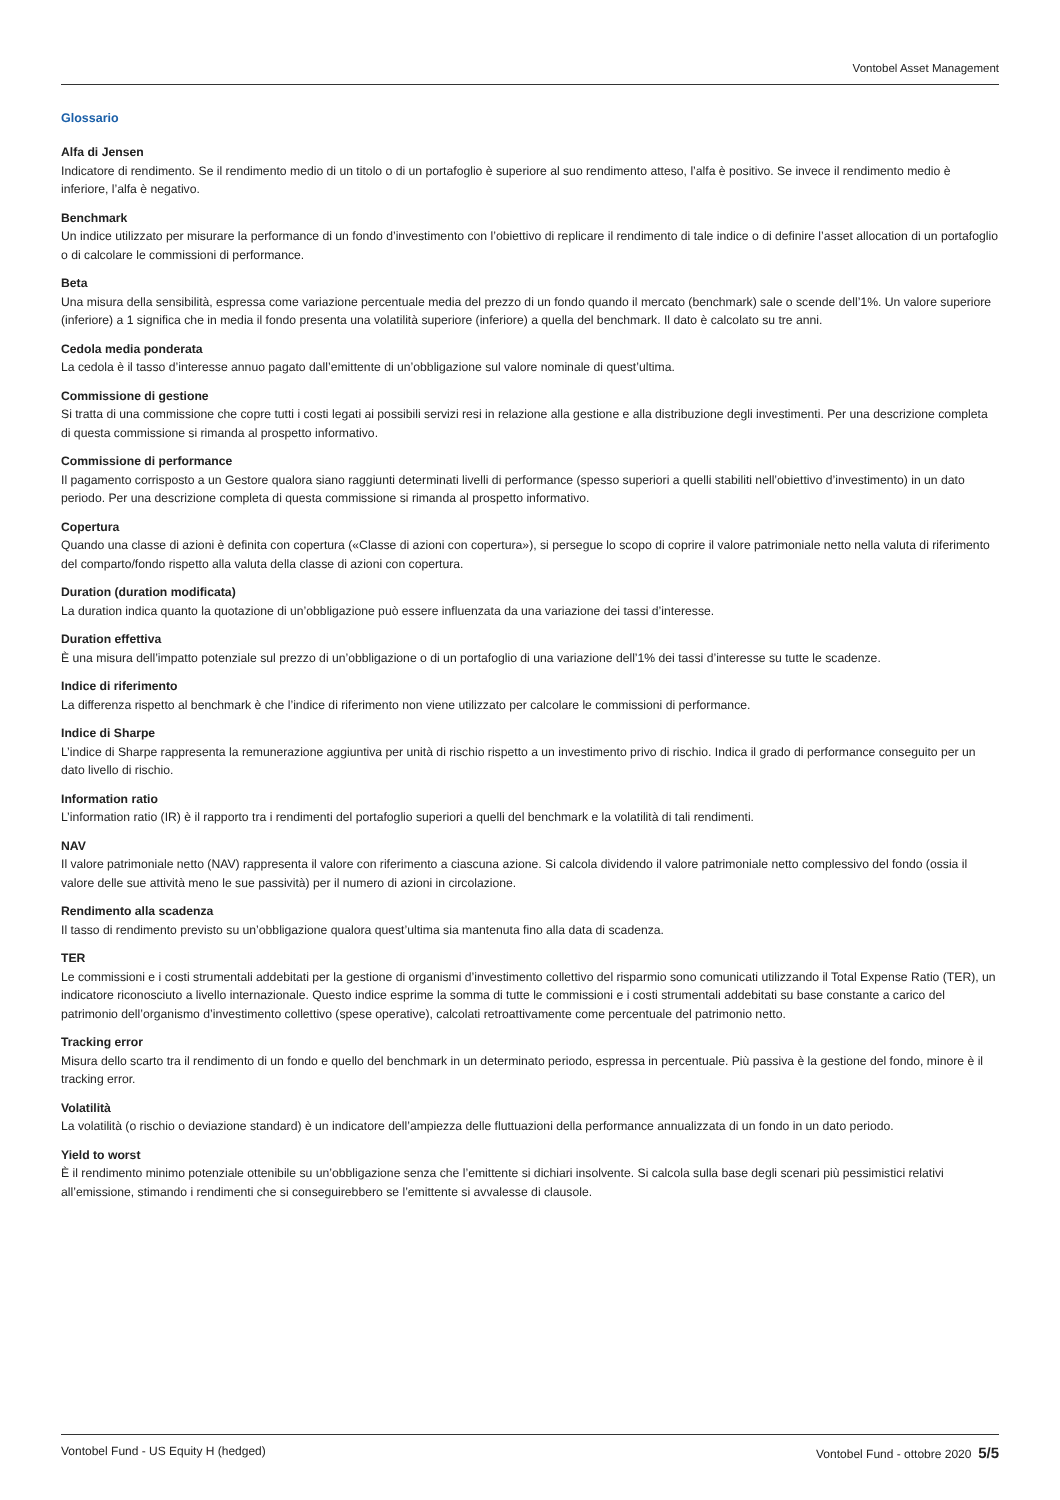Vontobel Asset Management
Glossario
Alfa di Jensen
Indicatore di rendimento. Se il rendimento medio di un titolo o di un portafoglio è superiore al suo rendimento atteso, l’alfa è positivo. Se invece il rendimento medio è inferiore, l’alfa è negativo.
Benchmark
Un indice utilizzato per misurare la performance di un fondo d’investimento con l’obiettivo di replicare il rendimento di tale indice o di definire l’asset allocation di un portafoglio o di calcolare le commissioni di performance.
Beta
Una misura della sensibilità, espressa come variazione percentuale media del prezzo di un fondo quando il mercato (benchmark) sale o scende dell’1%. Un valore superiore (inferiore) a 1 significa che in media il fondo presenta una volatilità superiore (inferiore) a quella del benchmark. Il dato è calcolato su tre anni.
Cedola media ponderata
La cedola è il tasso d’interesse annuo pagato dall’emittente di un’obbligazione sul valore nominale di quest’ultima.
Commissione di gestione
Si tratta di una commissione che copre tutti i costi legati ai possibili servizi resi in relazione alla gestione e alla distribuzione degli investimenti. Per una descrizione completa di questa commissione si rimanda al prospetto informativo.
Commissione di performance
Il pagamento corrisposto a un Gestore qualora siano raggiunti determinati livelli di performance (spesso superiori a quelli stabiliti nell’obiettivo d’investimento) in un dato periodo. Per una descrizione completa di questa commissione si rimanda al prospetto informativo.
Copertura
Quando una classe di azioni è definita con copertura («Classe di azioni con copertura»), si persegue lo scopo di coprire il valore patrimoniale netto nella valuta di riferimento del comparto/fondo rispetto alla valuta della classe di azioni con copertura.
Duration (duration modificata)
La duration indica quanto la quotazione di un’obbligazione può essere influenzata da una variazione dei tassi d’interesse.
Duration effettiva
È una misura dell’impatto potenziale sul prezzo di un’obbligazione o di un portafoglio di una variazione dell’1% dei tassi d’interesse su tutte le scadenze.
Indice di riferimento
La differenza rispetto al benchmark è che l’indice di riferimento non viene utilizzato per calcolare le commissioni di performance.
Indice di Sharpe
L’indice di Sharpe rappresenta la remunerazione aggiuntiva per unità di rischio rispetto a un investimento privo di rischio. Indica il grado di performance conseguito per un dato livello di rischio.
Information ratio
L’information ratio (IR) è il rapporto tra i rendimenti del portafoglio superiori a quelli del benchmark e la volatilità di tali rendimenti.
NAV
Il valore patrimoniale netto (NAV) rappresenta il valore con riferimento a ciascuna azione. Si calcola dividendo il valore patrimoniale netto complessivo del fondo (ossia il valore delle sue attività meno le sue passività) per il numero di azioni in circolazione.
Rendimento alla scadenza
Il tasso di rendimento previsto su un’obbligazione qualora quest’ultima sia mantenuta fino alla data di scadenza.
TER
Le commissioni e i costi strumentali addebitati per la gestione di organismi d’investimento collettivo del risparmio sono comunicati utilizzando il Total Expense Ratio (TER), un indicatore riconosciuto a livello internazionale. Questo indice esprime la somma di tutte le commissioni e i costi strumentali addebitati su base constante a carico del patrimonio dell’organismo d’investimento collettivo (spese operative), calcolati retroattivamente come percentuale del patrimonio netto.
Tracking error
Misura dello scarto tra il rendimento di un fondo e quello del benchmark in un determinato periodo, espressa in percentuale. Più passiva è la gestione del fondo, minore è il tracking error.
Volatilità
La volatilità (o rischio o deviazione standard) è un indicatore dell’ampiezza delle fluttuazioni della performance annualizzata di un fondo in un dato periodo.
Yield to worst
È il rendimento minimo potenziale ottenibile su un’obbligazione senza che l’emittente si dichiari insolvente. Si calcola sulla base degli scenari più pessimistici relativi all’emissione, stimando i rendimenti che si conseguirebbero se l’emittente si avvalesse di clausole.
Vontobel Fund - US Equity H (hedged) Vontobel Fund - ottobre 2020 5/5